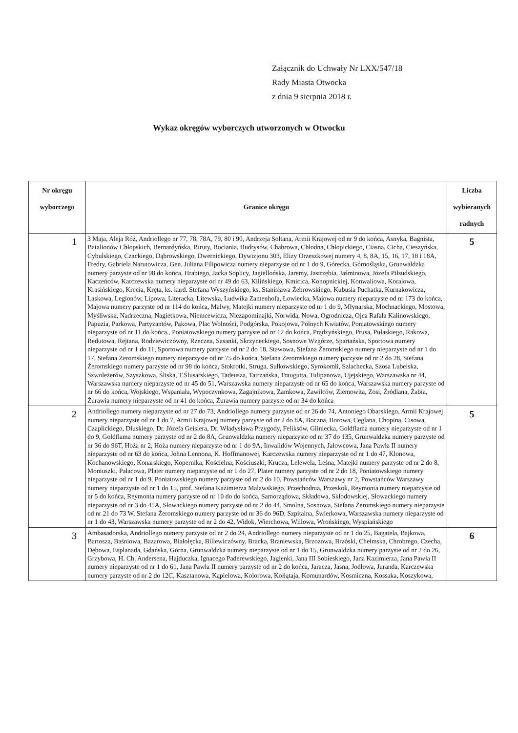Załącznik do Uchwały Nr LXX/547/18
Rady Miasta Otwocka
z dnia 9 sierpnia 2018 r.
Wykaz okręgów wyborczych utworzonych w Otwocku
| Nr okręgu wyborczego | Granice okręgu | Liczba wybieranych radnych |
| --- | --- | --- |
| 1 | 3 Maja, Aleja Róż, Andriollego nr 77, 78, 78A, 79, 80 i 90, Andrzeja Sołtana, Armii Krajowej od nr 9 do końca, Asnyka, Bagnista, Batalionów Chłopskich, Bernardyńska, Biruty, Bociania, Budrysów, Chabrowa, Chłodna, Chłopickiego, Ciasna, Cicha, Cieszyńska, Cybulskiego, Czackiego, Dąbrowskiego, Dwernickiego, Dywizjonu 303, Elizy Orzeszkowej numery 4, 8, 8A, 15, 16, 17, 18 i 18A, Fredry, Gabriela Narutowicza, Gen. Juliana Filipowicza numery nieparzyste od nr 1 do 9, Górecka, Górnośląska, Grunwaldzka numery parzyste od nr 98 do końca, Hrabiego, Jacka Soplicy, Jagiellońska, Jaremy, Jastrzębia, Jaśminowa, Józefa Piłsudskiego, Kaczeńców, Karczewska numery nieparzyste od nr 49 do 63, Kilińskiego, Kmicica, Konopnickiej, Konwaliowa, Koralowa, Krasińskiego, Krecia, Kręta, ks. kard. Stefana Wyszyńskiego, ks. Stanisława Żebrowskiego, Kubusia Puchatka, Kurnakowicza, Laskowa, Legionów, Lipowa, Literacka, Litewska, Ludwika Zamenhofa, Łowiecka, Majowa numery nieparzyste od nr 173 do końca, Majowa numery parzyste od nr 114 do końca, Malwy, Matejki numery nieparzyste od nr 1 do 9, Młynarska, Mochnackiego, Mostowa, Myśliwska, Nadrzeczna, Nagietkowa, Niemcewicza, Niezapominajki, Norwida, Nowa, Ogrodnicza, Ojca Rafała Kalinowskiego, Papuzia, Parkowa, Partyzantów, Pąkowa, Plac Wolności, Podgórska, Pokojowa, Polnych Kwiatów, Poniatowskiego numery nieparzyste od nr 11 do końca., Poniatowskiego numery parzyste od nr 12 do końca, Prądzyńskiego, Prusa, Pułaskiego, Rakowa, Redutowa, Rejtana, Rodziewiczówny, Rzeczna, Sasanki, Skrzyneckiego, Sosnowe Wzgórze, Spartańska, Sportowa numery nieparzyste od nr 1 do 11, Sportowa numery parzyste od nr 2 do 18, Stawowa, Stefana Żeromskiego numery nieparzyste od nr 1 do 17, Stefana Żeromskiego numery nieparzyste od nr 75 do końca, Stefana Żeromskiego numery parzyste od nr 2 do 28, Stefana Żeromskiego numery parzyste od nr 98 do końca, Stokrotki, Struga, Sułkowskiego, Syrokomli, Szlachecka, Szosa Lubelska, Szwoleżerów, Szyszkowa, Śliska, T.Ślusarskiego, Tadeusza, Tatrzańska, Traugutta, Tulipanowa, Ujejskiego, Warszawska nr 44, Warszawska numery nieparzyste od nr 45 do 51, Warszawska numery nieparzyste od nr 65 do końca, Warszawska numery parzyste od nr 66 do końca, Wojskiego, Wspaniała, Wypoczynkowa, Zagajnikowa, Zamkowa, Zawilców, Ziemowita, Zosi, Źródlana, Żabia, Żurawia numery nieparzyste od nr 41 do końca, Żurawia numery parzyste od nr 34 do końca | 5 |
| 2 | Andriollego numery nieparzyste od nr 27 do 73, Andriollego numery parzyste od nr 26 do 74, Antoniego Obarskiego, Armii Krajowej numery nieparzyste od nr 1 do 7, Armii Krajowej numery parzyste od nr 2 do 8A, Boczna, Borowa, Ceglana, Chopina, Cisowa, Czaplickiego, Dłuskiego, Dr. Józefa Geislera, Dr. Władysława Przygody, Feliksów, Gliniecka, Goldflama numery nieparzyste od nr 1 do 9, Goldflama numery parzyste od nr 2 do 8A, Grunwaldzka numery nieparzyste od nr 37 do 135, Grunwaldzka numery parzyste od nr 36 do 96T, Hoża nr 2, Hoża numery nieparzyste od nr 1 do 9A, Inwalidów Wojennych, Jałowcowa, Jana Pawła II numery nieparzyste od nr 63 do końca, Johna Lennona, K. Hoffmanowej, Karczewska numery nieparzyste od nr 1 do 47, Klonowa, Kochanowskiego, Konarskiego, Kopernika, Kościelna, Kościuszki, Krucza, Lelewela, Leśna, Matejki numery parzyste od nr 2 do 8, Moniuszki, Pałacowa, Plater numery nieparzyste od nr 1 do 27, Plater numery parzyste od nr 2 do 18, Poniatowskiego numery nieparzyste od nr 1 do 9, Poniatowskiego numery parzyste od nr 2 do 10, Powstańców Warszawy nr 2, Powstańców Warszawy numery nieparzyste od nr 1 do 15, prof. Stefana Kazimierza Malawskiego, Przechodnia, Przeskok, Reymonta numery nieparzyste od nr 5 do końca, Reymonta numery parzyste od nr 10 do do końca, Samorządowa, Składowa, Skłodowskiej, Słowackiego numery nieparzyste od nr 3 do 45A, Słowackiego numery parzyste od nr 2 do 44, Smolna, Sosnowa, Stefana Żeromskiego numery nieparzyste od nr 21 do 73 W, Stefana Żeromskiego numery parzyste od nr 36 do 96D, Szpitalna, Świerkowa, Warszawska numery nieparzyste od nr 1 do 43, Warszawska numery parzyste od nr 2 do 42, Widok, Wierchowa, Willowa, Wrońskiego, Wyspiańskiego | 5 |
| 3 | Ambasadorska, Andriollego numery parzyste od nr 2 do 24, Andriollego numery nieparzyste od nr 1 do 25, Bagatela, Bajkowa, Bartosza, Baśniowa, Bazarowa, Białołęcka, Billewiczówny, Bracka, Braniewska, Brzozowa, Brzóski, Chełmska, Chrobrego, Czecha, Dębowa, Esplanada, Gdańska, Górna, Grunwaldzka numery nieparzyste od nr 1 do 15, Grunwaldzka numery parzyste od nr 2 do 26, Grzybowa, H. Ch. Andersena, Hajduczka, Ignacego Paderewskiego, Jagienki, Jana III Sobieskiego, Jana Kazimierza, Jana Pawła II numery nieparzyste od nr 1 do 61, Jana Pawła II numery parzyste od nr 2 do końca, Jaracza, Jasna, Jodłowa, Juranda, Karczewska numery parzyste od nr 2 do 12C, Kasztanowa, Kąpielowa, Kolorowa, Kołłątaja, Komunardów, Kosmiczna, Kossaka, Koszykowa, | 6 |